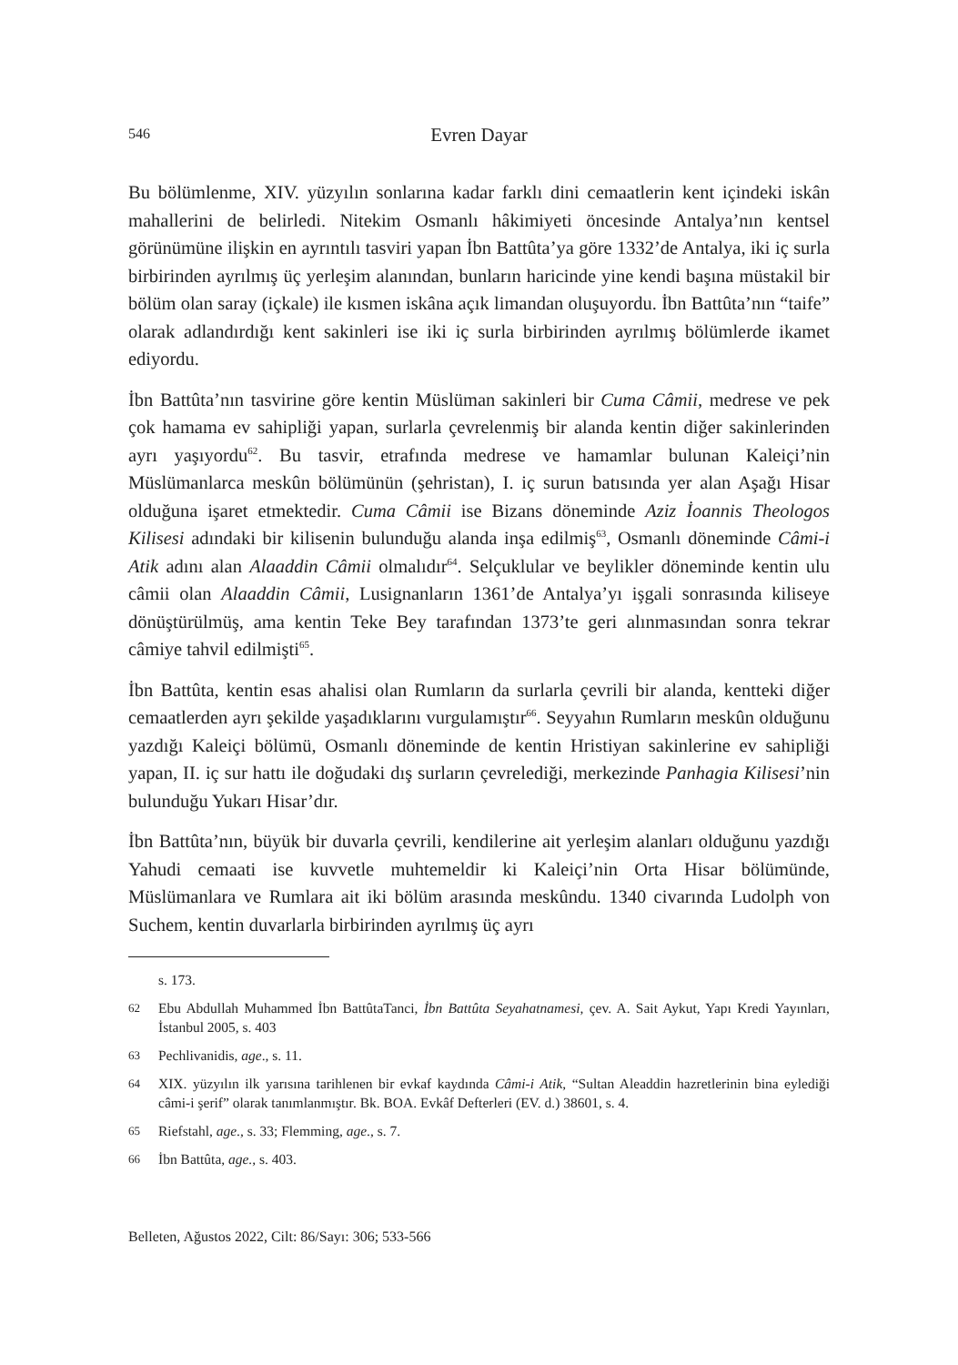546
Evren Dayar
Bu bölümlenme, XIV. yüzyılın sonlarına kadar farklı dini cemaatlerin kent içindeki iskân mahallerini de belirledi. Nitekim Osmanlı hâkimiyeti öncesinde Antalya’nın kentsel görünümüne ilişkin en ayrıntılı tasviri yapan İbn Battûta’ya göre 1332’de Antalya, iki iç surla birbirinden ayrılmış üç yerleşim alanından, bunların haricinde yine kendi başına müstakil bir bölüm olan saray (içkale) ile kısmen iskâna açık limandan oluşuyordu. İbn Battûta’nın “taife” olarak adlandırdığı kent sakinleri ise iki iç surla birbirinden ayrılmış bölümlerde ikamet ediyordu.
İbn Battûta’nın tasvirine göre kentin Müslüman sakinleri bir Cuma Câmii, medrese ve pek çok hamama ev sahipliği yapan, surlarla çevrelenmiş bir alanda kentin diğer sakinlerinden ayrı yaşıyordu<sup>62</sup>. Bu tasvir, etrafında medrese ve hamamlar bulunan Kaleiçi’nin Müslümanlarca meskûn bölümünün (şehristan), I. iç surun batısında yer alan Aşağı Hisar olduğuna işaret etmektedir. Cuma Câmii ise Bizans döneminde Aziz İoannis Theologos Kilisesi adındaki bir kilisenin bulunduğu alanda inşa edilmiş<sup>63</sup>, Osmanlı döneminde Câmi-i Atik adını alan Alaaddin Câmii olmalıdır<sup>64</sup>. Selçuklular ve beylikler döneminde kentin ulu câmii olan Alaaddin Câmii, Lusignanların 1361’de Antalya’yı işgali sonrasında kiliseye dönüştürülmüş, ama kentin Teke Bey tarafından 1373’te geri alınmasından sonra tekrar câmiye tahvil edilmişti<sup>65</sup>.
İbn Battûta, kentin esas ahalisi olan Rumların da surlarla çevrili bir alanda, kentteki diğer cemaatlerden ayrı şekilde yaşadıklarını vurgulamıştır<sup>66</sup>. Seyyahın Rumların meskûn olduğunu yazdığı Kaleiçi bölümü, Osmanlı döneminde de kentin Hristiyan sakinlerine ev sahipliği yapan, II. iç sur hattı ile doğudaki dış surların çevrelediği, merkezinde Panhagia Kilisesi’nin bulunduğu Yukarı Hisar’dır.
İbn Battûta’nın, büyük bir duvarla çevrili, kendilerine ait yerleşim alanları olduğunu yazdığı Yahudi cemaati ise kuvvetle muhtemeldir ki Kaleiçi’nin Orta Hisar bölümünde, Müslümanlara ve Rumlara ait iki bölüm arasında meskûndu. 1340 civarında Ludolph von Suchem, kentin duvarlarla birbirinden ayrılmış üç ayrı
s. 173.
62 Ebu Abdullah Muhammed İbn BattûtaTanci, İbn Battûta Seyahatnamesi, çev. A. Sait Aykut, Yapı Kredi Yayınları, İstanbul 2005, s. 403
63 Pechlivanidis, age., s. 11.
64 XIX. yüzyılın ilk yarısına tarihlenen bir evkaf kaydında Câmi-i Atik, “Sultan Aleaddin hazretlerinin bina eylediği câmi-i şerif” olarak tanımlanmıştır. Bk. BOA. Evkâf Defterleri (EV. d.) 38601, s. 4.
65 Riefstahl, age., s. 33; Flemming, age., s. 7.
66 İbn Battûta, age., s. 403.
Belleten, Ağustos 2022, Cilt: 86/Sayı: 306; 533-566